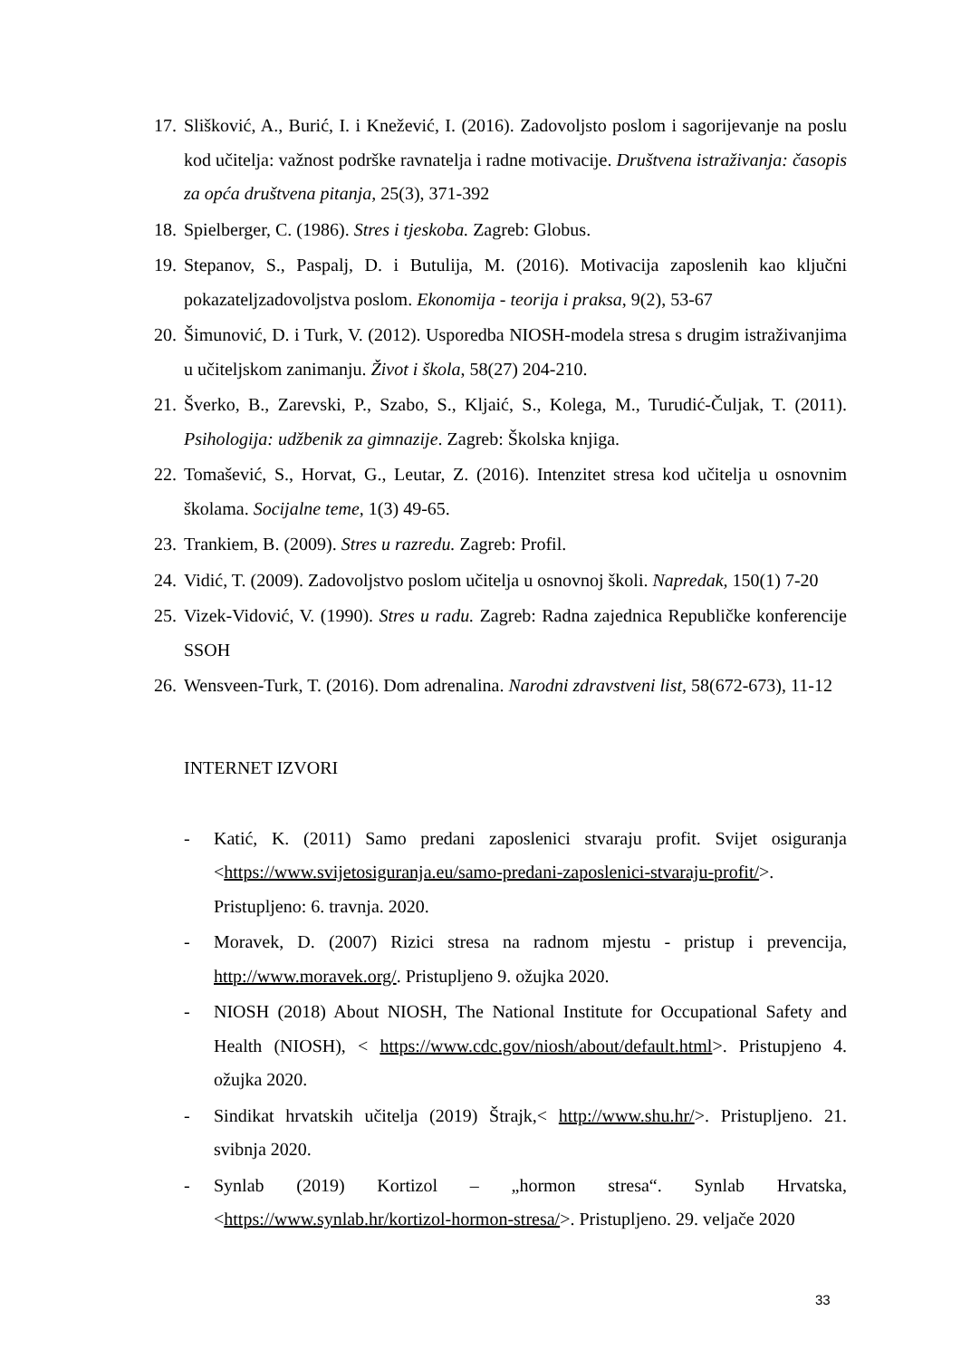17. Slišković, A., Burić, I. i Knežević, I. (2016). Zadovoljsto poslom i sagorijevanje na poslu kod učitelja: važnost podrške ravnatelja i radne motivacije. Društvena istraživanja: časopis za opća društvena pitanja, 25(3), 371-392
18. Spielberger, C. (1986). Stres i tjeskoba. Zagreb: Globus.
19. Stepanov, S., Paspalj, D. i Butulija, M. (2016). Motivacija zaposlenih kao ključni pokazateljzadovoljstva poslom. Ekonomija - teorija i praksa, 9(2), 53-67
20. Šimunović, D. i Turk, V. (2012). Usporedba NIOSH-modela stresa s drugim istraživanjima u učiteljskom zanimanju. Život i škola, 58(27) 204-210.
21. Šverko, B., Zarevski, P., Szabo, S., Kljaić, S., Kolega, M., Turudić-Čuljak, T. (2011). Psihologija: udžbenik za gimnazije. Zagreb: Školska knjiga.
22. Tomašević, S., Horvat, G., Leutar, Z. (2016). Intenzitet stresa kod učitelja u osnovnim školama. Socijalne teme, 1(3) 49-65.
23. Trankiem, B. (2009). Stres u razredu. Zagreb: Profil.
24. Vidić, T. (2009). Zadovoljstvo poslom učitelja u osnovnoj školi. Napredak, 150(1) 7-20
25. Vizek-Vidović, V. (1990). Stres u radu. Zagreb: Radna zajednica Republičke konferencije SSOH
26. Wensveen-Turk, T. (2016). Dom adrenalina. Narodni zdravstveni list, 58(672-673), 11-12
INTERNET IZVORI
- Katić, K. (2011) Samo predani zaposlenici stvaraju profit. Svijet osiguranja <https://www.svijetosiguranja.eu/samo-predani-zaposlenici-stvaraju-profit/>. Pristupljeno: 6. travnja. 2020.
- Moravek, D. (2007) Rizici stresa na radnom mjestu - pristup i prevencija, http://www.moravek.org/. Pristupljeno 9. ožujka 2020.
- NIOSH (2018) About NIOSH, The National Institute for Occupational Safety and Health (NIOSH), < https://www.cdc.gov/niosh/about/default.html>. Pristupjeno 4. ožujka 2020.
- Sindikat hrvatskih učitelja (2019) Štrajk,< http://www.shu.hr/>. Pristupljeno. 21. svibnja 2020.
- Synlab (2019) Kortizol – „hormon stresa“. Synlab Hrvatska, <https://www.synlab.hr/kortizol-hormon-stresa/>. Pristupljeno. 29. veljače 2020
33